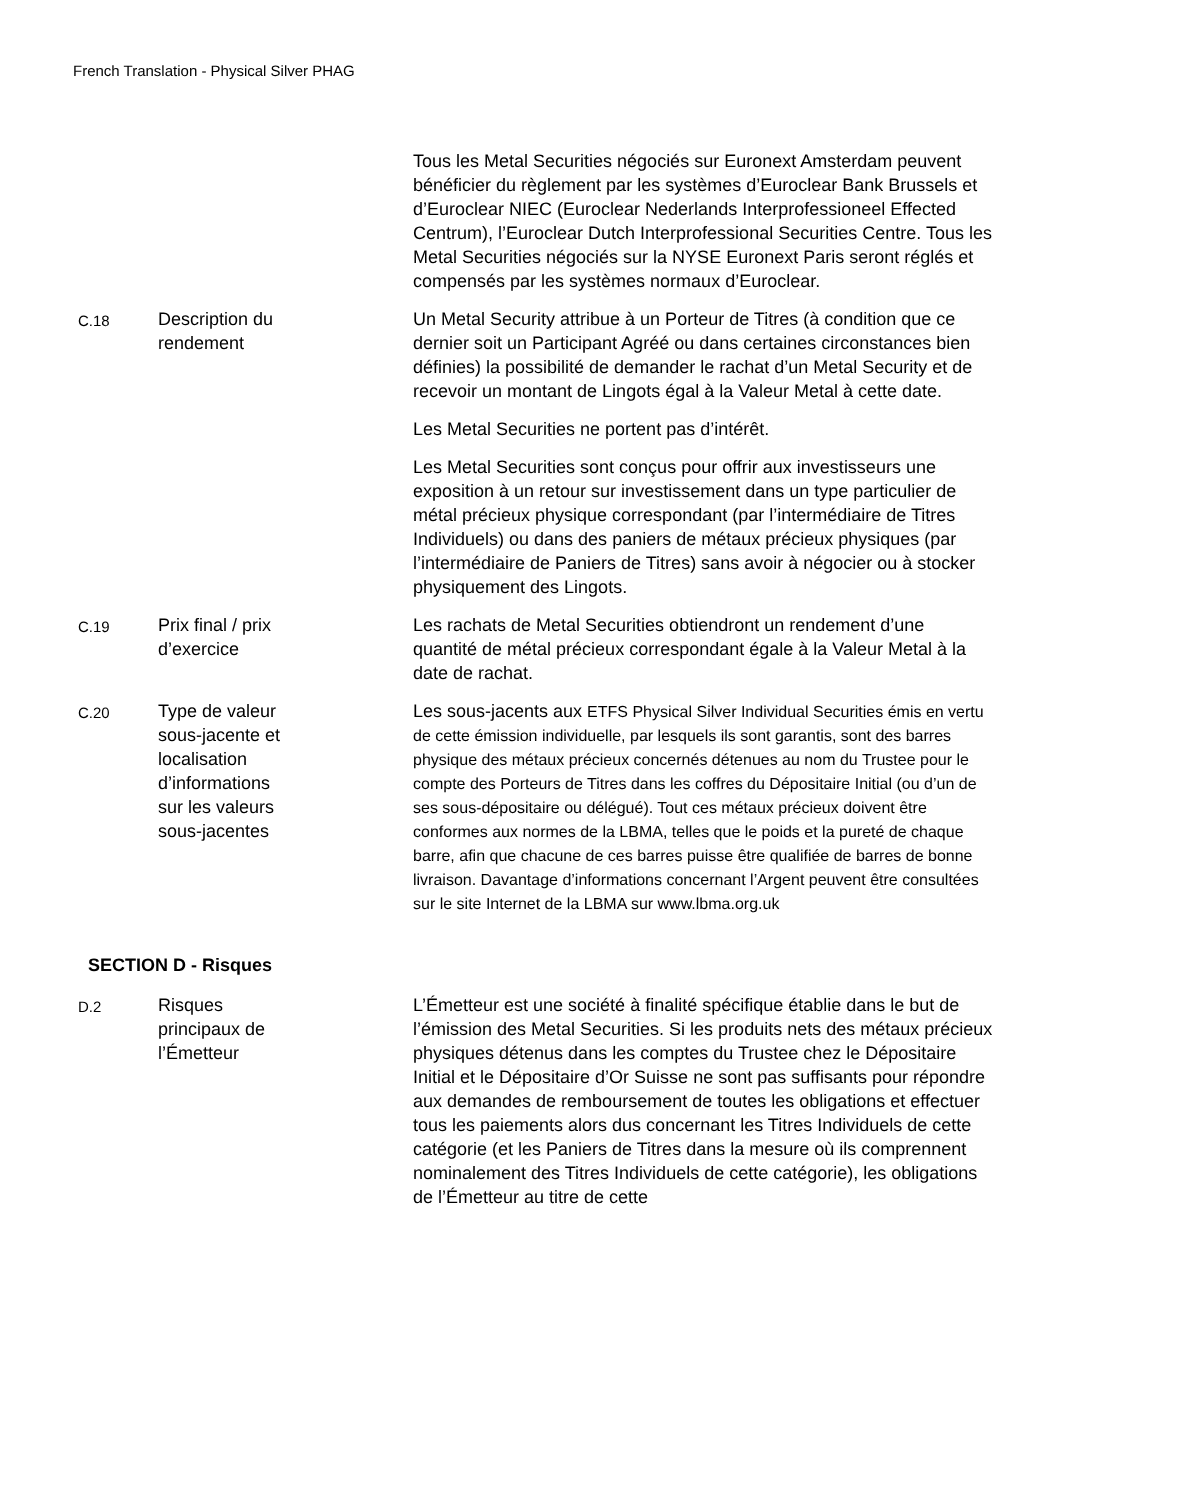French Translation - Physical Silver PHAG
| | | Tous les Metal Securities négociés sur Euronext Amsterdam peuvent bénéficier du règlement par les systèmes d’Euroclear Bank Brussels et d’Euroclear NIEC (Euroclear Nederlands Interprofessioneel Effected Centrum), l’Euroclear Dutch Interprofessional Securities Centre. Tous les Metal Securities négociés sur la NYSE Euronext Paris seront réglés et compensés par les systèmes normaux d’Euroclear. |
| C.18 | Description du rendement | Un Metal Security attribue à un Porteur de Titres (à condition que ce dernier soit un Participant Agréé ou dans certaines circonstances bien définies) la possibilité de demander le rachat d’un Metal Security et de recevoir un montant de Lingots égal à la Valeur Metal à cette date. Les Metal Securities ne portent pas d’intérêt. Les Metal Securities sont conçus pour offrir aux investisseurs une exposition à un retour sur investissement dans un type particulier de métal précieux physique correspondant (par l’intermédiaire de Titres Individuels) ou dans des paniers de métaux précieux physiques (par l’intermédiaire de Paniers de Titres) sans avoir à négocier ou à stocker physiquement des Lingots. |
| C.19 | Prix final / prix d’exercice | Les rachats de Metal Securities obtiendront un rendement d’une quantité de métal précieux correspondant égale à la Valeur Metal à la date de rachat. |
| C.20 | Type de valeur sous-jacente et localisation d’informations sur les valeurs sous-jacentes | Les sous-jacents aux ETFS Physical Silver Individual Securities émis en vertu de cette émission individuelle, par lesquels ils sont garantis, sont des barres physique des métaux précieux concernés détenues au nom du Trustee pour le compte des Porteurs de Titres dans les coffres du Dépositaire Initial (ou d’un de ses sous-dépositaire ou délégué). Tout ces métaux précieux doivent être conformes aux normes de la LBMA, telles que le poids et la pureté de chaque barre, afin que chacune de ces barres puisse être qualifiée de barres de bonne livraison. Davantage d’informations concernant l’Argent peuvent être consultées sur le site Internet de la LBMA sur www.lbma.org.uk |
| SECTION D - Risques | | |
| D.2 | Risques principaux de l’Émetteur | L’Émetteur est une société à finalité spécifique établie dans le but de l’émission des Metal Securities. Si les produits nets des métaux précieux physiques détenus dans les comptes du Trustee chez le Dépositaire Initial et le Dépositaire d’Or Suisse ne sont pas suffisants pour répondre aux demandes de remboursement de toutes les obligations et effectuer tous les paiements alors dus concernant les Titres Individuels de cette catégorie (et les Paniers de Titres dans la mesure où ils comprennent nominalement des Titres Individuels de cette catégorie), les obligations de l’Émetteur au titre de cette |